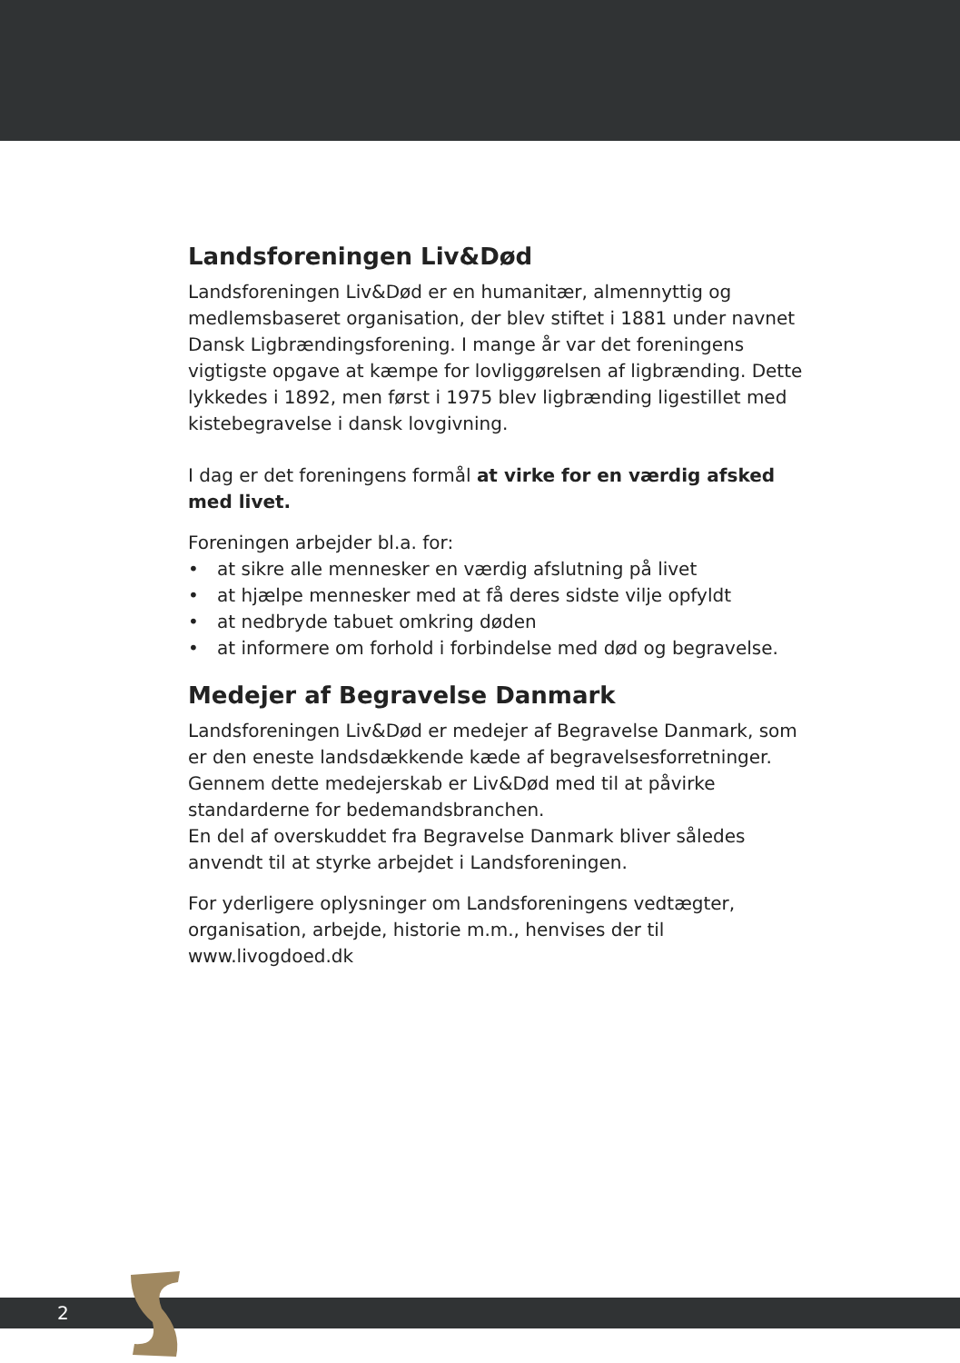Landsforeningen Liv&Død
Landsforeningen Liv&Død er en humanitær, almennyttig og medlemsbaseret organisation, der blev stiftet i 1881 under navnet Dansk Ligbrændingsforening. I mange år var det foreningens vigtigste opgave at kæmpe for lovliggørelsen af ligbrænding. Dette lykkedes i 1892, men først i 1975 blev ligbrænding ligestillet med kistebegravelse i dansk lovgivning.
I dag er det foreningens formål at virke for en værdig afsked med livet.
Foreningen arbejder bl.a. for:
• at sikre alle mennesker en værdig afslutning på livet
• at hjælpe mennesker med at få deres sidste vilje opfyldt
• at nedbryde tabuet omkring døden
• at informere om forhold i forbindelse med død og begravelse.
Medejer af Begravelse Danmark
Landsforeningen Liv&Død er medejer af Begravelse Danmark, som er den eneste landsdækkende kæde af begravelsesforretninger. Gennem dette medejerskab er Liv&Død med til at påvirke standarderne for bedemandsbranchen.
En del af overskuddet fra Begravelse Danmark bliver således anvendt til at styrke arbejdet i Landsforeningen.
For yderligere oplysninger om Landsforeningens vedtægter, organisation, arbejde, historie m.m., henvises der til www.livogdoed.dk
2